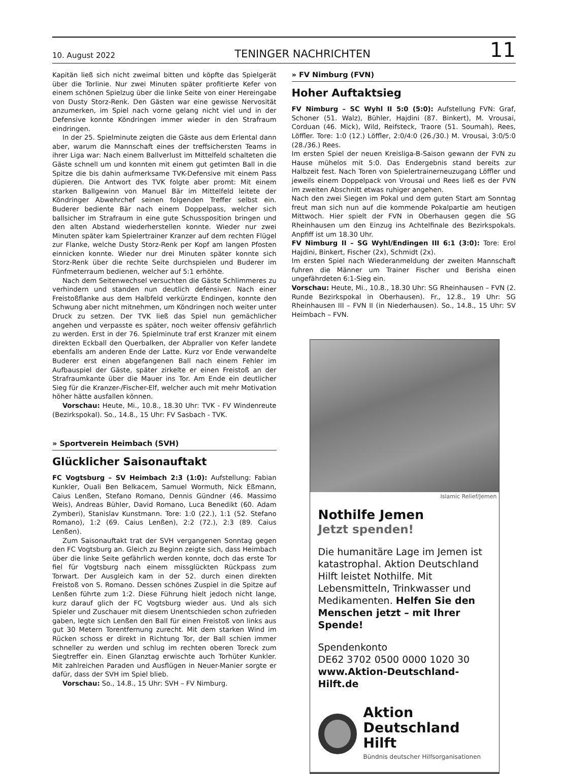10. August 2022 TENINGER NACHRICHTEN 11
Kapitän ließ sich nicht zweimal bitten und köpfte das Spielgerät über die Torlinie. Nur zwei Minuten später profitierte Kefer von einem schönen Spielzug über die linke Seite von einer Hereingabe von Dusty Storz-Renk. Den Gästen war eine gewisse Nervosität anzumerken, im Spiel nach vorne gelang nicht viel und in der Defensive konnte Köndringen immer wieder in den Strafraum eindringen.
In der 25. Spielminute zeigten die Gäste aus dem Erlental dann aber, warum die Mannschaft eines der treffsichersten Teams in ihrer Liga war: Nach einem Ballverlust im Mittelfeld schalteten die Gäste schnell um und konnten mit einem gut getimten Ball in die Spitze die bis dahin aufmerksame TVK-Defensive mit einem Pass düpieren. Die Antwort des TVK folgte aber promt: Mit einem starken Ballgewinn von Manuel Bär im Mittelfeld leitete der Köndringer Abwehrchef seinen folgenden Treffer selbst ein. Buderer bediente Bär nach einem Doppelpass, welcher sich ballsicher im Strafraum in eine gute Schussposition bringen und den alten Abstand wiederherstellen konnte. Wieder nur zwei Minuten später kam Spielertrainer Kranzer auf dem rechten Flügel zur Flanke, welche Dusty Storz-Renk per Kopf am langen Pfosten einnicken konnte. Wieder nur drei Minuten später konnte sich Storz-Renk über die rechte Seite durchspielen und Buderer im Fünfmeterraum bedienen, welcher auf 5:1 erhöhte.
Nach dem Seitenwechsel versuchten die Gäste Schlimmeres zu verhindern und standen nun deutlich defensiver. Nach einer Freistoßflanke aus dem Halbfeld verkürzte Endingen, konnte den Schwung aber nicht mitnehmen, um Köndringen noch weiter unter Druck zu setzen. Der TVK ließ das Spiel nun gemächlicher angehen und verpasste es später, noch weiter offensiv gefährlich zu werden. Erst in der 76. Spielminute traf erst Kranzer mit einem direkten Eckball den Querbalken, der Abpraller von Kefer landete ebenfalls am anderen Ende der Latte. Kurz vor Ende verwandelte Buderer erst einen abgefangenen Ball nach einem Fehler im Aufbauspiel der Gäste, später zirkelte er einen Freistoß an der Strafraumkante über die Mauer ins Tor. Am Ende ein deutlicher Sieg für die Kranzer-/Fischer-Elf, welcher auch mit mehr Motivation höher hätte ausfallen können.
Vorschau: Heute, Mi., 10.8., 18.30 Uhr: TVK - FV Windenreute (Bezirkspokal). So., 14.8., 15 Uhr: FV Sasbach - TVK.
» Sportverein Heimbach (SVH)
Glücklicher Saisonauftakt
FC Vogtsburg – SV Heimbach 2:3 (1:0): Aufstellung: Fabian Kunkler, Ouali Ben Belkacem, Samuel Wormuth, Nick Eßmann, Caius Lenßen, Stefano Romano, Dennis Gündner (46. Massimo Weis), Andreas Bühler, David Romano, Luca Benedikt (60. Adam Zymberi), Stanislav Kunstmann. Tore: 1:0 (22.), 1:1 (52. Stefano Romano), 1:2 (69. Caius Lenßen), 2:2 (72.), 2:3 (89. Caius Lenßen).
Zum Saisonauftakt trat der SVH vergangenen Sonntag gegen den FC Vogtsburg an. Gleich zu Beginn zeigte sich, dass Heimbach über die linke Seite gefährlich werden konnte, doch das erste Tor fiel für Vogtsburg nach einem missglückten Rückpass zum Torwart. Der Ausgleich kam in der 52. durch einen direkten Freistoß von S. Romano. Dessen schönes Zuspiel in die Spitze auf Lenßen führte zum 1:2. Diese Führung hielt jedoch nicht lange, kurz darauf glich der FC Vogtsburg wieder aus. Und als sich Spieler und Zuschauer mit diesem Unentschieden schon zufrieden gaben, legte sich Lenßen den Ball für einen Freistoß von links aus gut 30 Metern Torentfernung zurecht. Mit dem starken Wind im Rücken schoss er direkt in Richtung Tor, der Ball schien immer schneller zu werden und schlug im rechten oberen Toreck zum Siegtreffer ein. Einen Glanztag erwischte auch Torhüter Kunkler. Mit zahlreichen Paraden und Ausflügen in Neuer-Manier sorgte er dafür, dass der SVH im Spiel blieb.
Vorschau: So., 14.8., 15 Uhr: SVH – FV Nimburg.
» FV Nimburg (FVN)
Hoher Auftaktsieg
FV Nimburg – SC Wyhl II 5:0 (5:0): Aufstellung FVN: Graf, Schoner (51. Walz), Bühler, Hajdini (87. Binkert), M. Vrousai, Corduan (46. Mick), Wild, Reifsteck, Traore (51. Soumah), Rees, Löffler. Tore: 1:0 (12.) Löffler, 2:0/4:0 (26./30.) M. Vrousai, 3:0/5:0 (28./36.) Rees.
Im ersten Spiel der neuen Kreisliga-B-Saison gewann der FVN zu Hause mühelos mit 5:0. Das Endergebnis stand bereits zur Halbzeit fest. Nach Toren von Spielertrainerneuzugang Löffler und jeweils einem Doppelpack von Vrousai und Rees ließ es der FVN im zweiten Abschnitt etwas ruhiger angehen.
Nach den zwei Siegen im Pokal und dem guten Start am Sonntag freut man sich nun auf die kommende Pokalpartie am heutigen Mittwoch. Hier spielt der FVN in Oberhausen gegen die SG Rheinhausen um den Einzug ins Achtelfinale des Bezirkspokals. Anpfiff ist um 18.30 Uhr.
FV Nimburg II – SG Wyhl/Endingen III 6:1 (3:0): Tore: Erol Hajdini, Binkert, Fischer (2x), Schmidt (2x).
Im ersten Spiel nach Wiederanmeldung der zweiten Mannschaft fuhren die Männer um Trainer Fischer und Berisha einen ungefährdeten 6:1-Sieg ein.
Vorschau: Heute, Mi., 10.8., 18.30 Uhr: SG Rheinhausen – FVN (2. Runde Bezirkspokal in Oberhausen). Fr., 12.8., 19 Uhr: SG Rheinhausen III – FVN II (in Niederhausen). So., 14.8., 15 Uhr: SV Heimbach – FVN.
Islamic Relief/Jemen
Nothilfe Jemen
Jetzt spenden!
Die humanitäre Lage im Jemen ist katastrophal. Aktion Deutschland Hilft leistet Nothilfe. Mit Lebensmitteln, Trinkwasser und Medikamenten. Helfen Sie den Menschen jetzt – mit Ihrer Spende!
Spendenkonto
DE62 3702 0500 0000 1020 30
www.Aktion-Deutschland-Hilft.de
Aktion
Deutschland Hilft
Bündnis deutscher Hilfsorganisationen